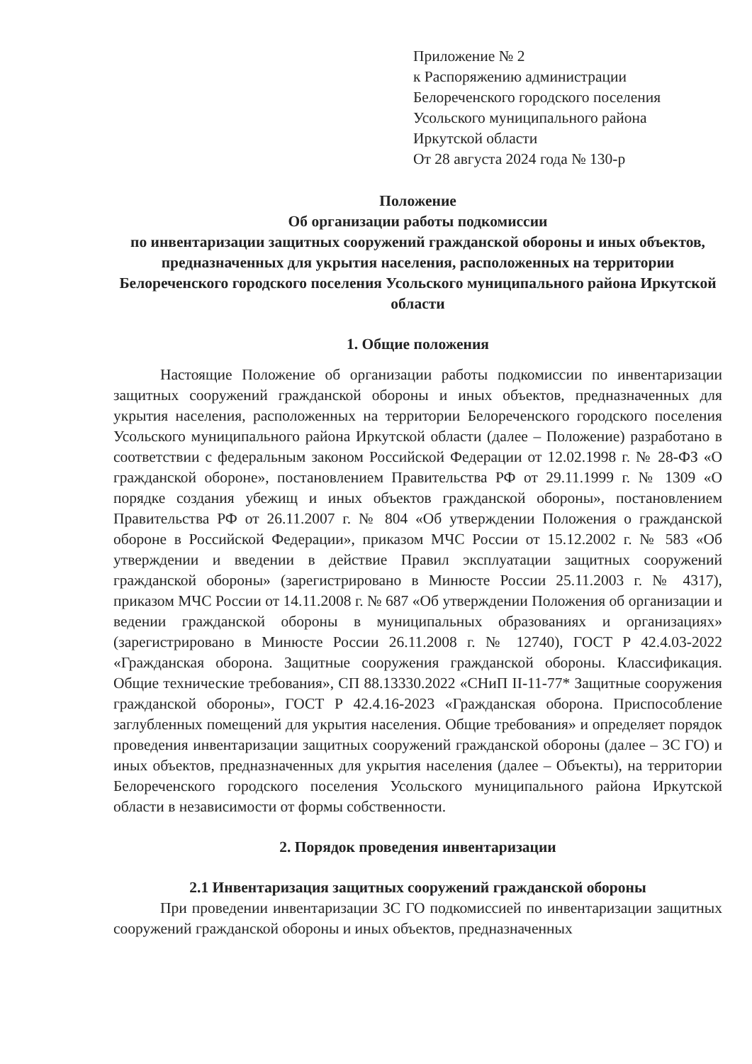Приложение № 2
к Распоряжению администрации
Белореченского городского поселения
Усольского муниципального района
Иркутской области
От 28 августа 2024 года № 130-р
Положение
Об организации работы подкомиссии
по инвентаризации защитных сооружений гражданской обороны и иных объектов, предназначенных для укрытия населения, расположенных на территории Белореченского городского поселения Усольского муниципального района Иркутской области
1. Общие положения
Настоящие Положение об организации работы подкомиссии по инвентаризации защитных сооружений гражданской обороны и иных объектов, предназначенных для укрытия населения, расположенных на территории Белореченского городского поселения Усольского муниципального района Иркутской области (далее – Положение) разработано в соответствии с федеральным законом Российской Федерации от 12.02.1998 г. № 28-ФЗ «О гражданской обороне», постановлением Правительства РФ от 29.11.1999 г. № 1309 «О порядке создания убежищ и иных объектов гражданской обороны», постановлением Правительства РФ от 26.11.2007 г. № 804 «Об утверждении Положения о гражданской обороне в Российской Федерации», приказом МЧС России от 15.12.2002 г. № 583 «Об утверждении и введении в действие Правил эксплуатации защитных сооружений гражданской обороны» (зарегистрировано в Минюсте России 25.11.2003 г. № 4317), приказом МЧС России от 14.11.2008 г. № 687 «Об утверждении Положения об организации и ведении гражданской обороны в муниципальных образованиях и организациях» (зарегистрировано в Минюсте России 26.11.2008 г. № 12740), ГОСТ Р 42.4.03-2022 «Гражданская оборона. Защитные сооружения гражданской обороны. Классификация. Общие технические требования», СП 88.13330.2022 «СНиП II-11-77* Защитные сооружения гражданской обороны», ГОСТ Р 42.4.16-2023 «Гражданская оборона. Приспособление заглубленных помещений для укрытия населения. Общие требования» и определяет порядок проведения инвентаризации защитных сооружений гражданской обороны (далее – ЗС ГО) и иных объектов, предназначенных для укрытия населения (далее – Объекты), на территории Белореченского городского поселения Усольского муниципального района Иркутской области в независимости от формы собственности.
2. Порядок проведения инвентаризации
2.1 Инвентаризация защитных сооружений гражданской обороны
При проведении инвентаризации ЗС ГО подкомиссией по инвентаризации защитных сооружений гражданской обороны и иных объектов, предназначенных